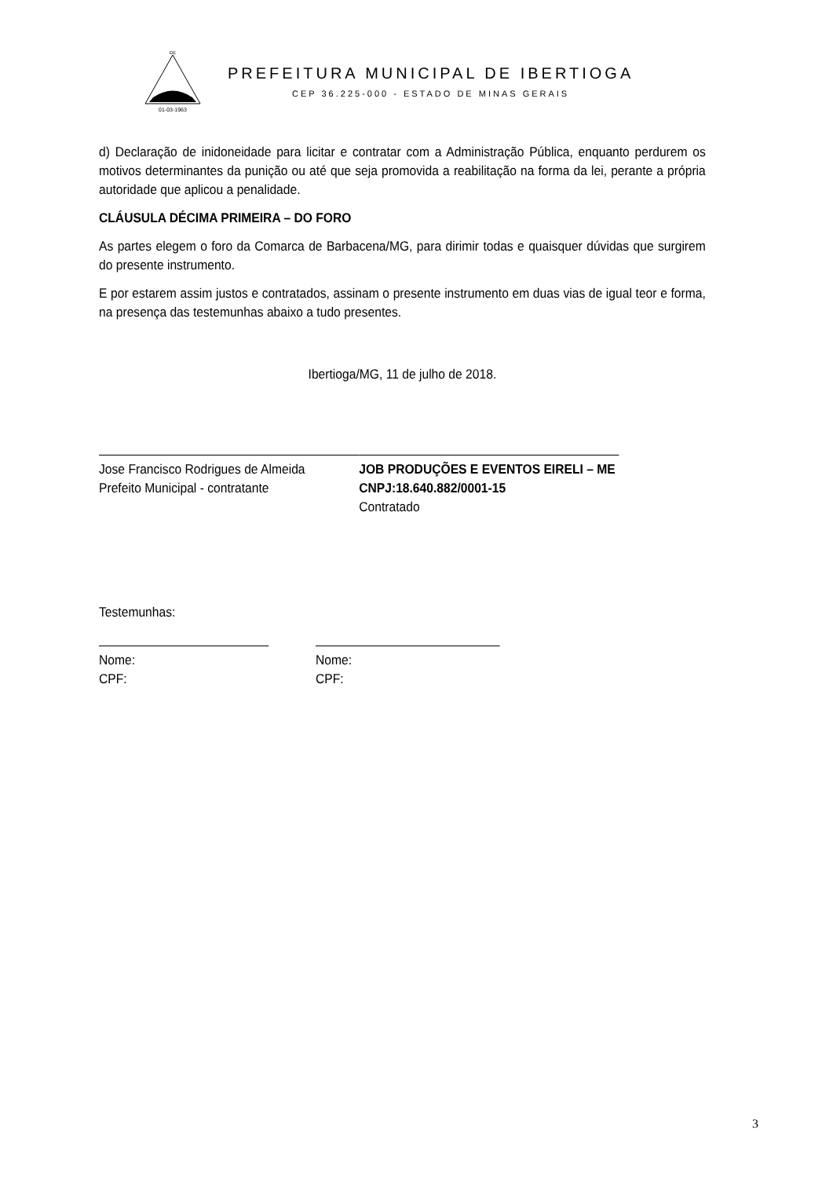01-03-1963
DE
PREFEITURA MUNICIPAL DE IBERTIOGA
CEP 36.225-000 - ESTADO DE MINAS GERAIS
d) Declaração de inidoneidade para licitar e contratar com a Administração Pública, enquanto perdurem os motivos determinantes da punição ou até que seja promovida a reabilitação na forma da lei, perante a própria autoridade que aplicou a penalidade.
CLÁUSULA DÉCIMA PRIMEIRA – DO FORO
As partes elegem o foro da Comarca de Barbacena/MG, para dirimir todas e quaisquer dúvidas que surgirem do presente instrumento.
E por estarem assim justos e contratados, assinam o presente instrumento em duas vias de igual teor e forma, na presença das testemunhas abaixo a tudo presentes.
Ibertioga/MG, 11 de julho de 2018.
Jose Francisco Rodrigues de Almeida
Prefeito Municipal - contratante
JOB PRODUÇÕES E EVENTOS EIRELI – ME
CNPJ:18.640.882/0001-15
Contratado
Testemunhas:
Nome:
CPF:
Nome:
CPF:
3